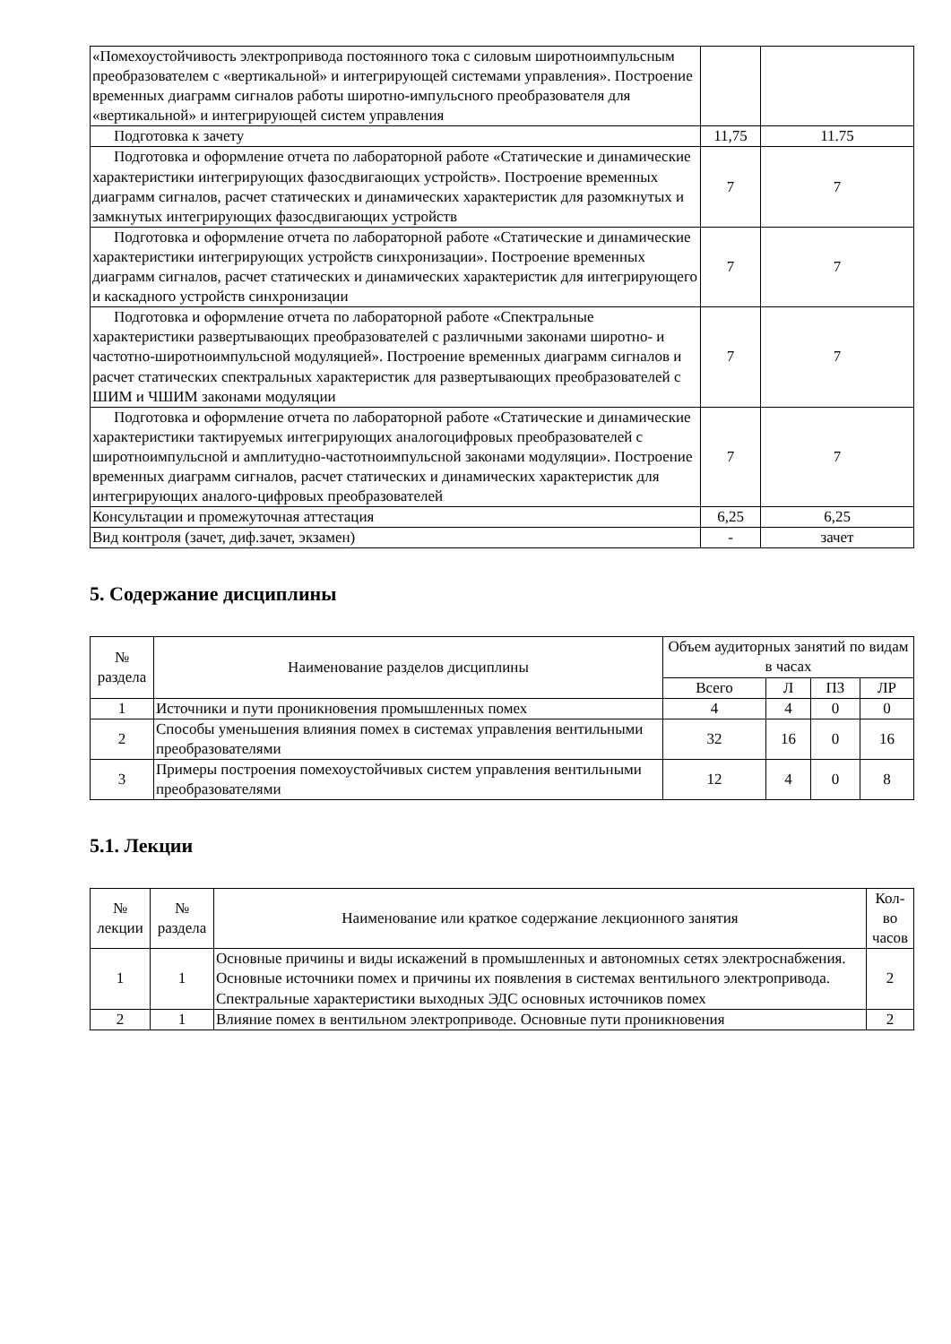| «Помехоустойчивость электропривода постоянного тока с силовым широтноимпульсным преобразователем с «вертикальной» и интегрирующей системами управления». Построение временных диаграмм сигналов работы широтно-импульсного преобразователя для «вертикальной» и интегрирующей систем управления | | |
| Подготовка к зачету | 11,75 | 11.75 |
| Подготовка и оформление отчета по лабораторной работе «Статические и динамические характеристики интегрирующих фазосдвигающих устройств». Построение временных диаграмм сигналов, расчет статических и динамических характеристик для разомкнутых и замкнутых интегрирующих фазосдвигающих устройств | 7 | 7 |
| Подготовка и оформление отчета по лабораторной работе «Статические и динамические характеристики интегрирующих устройств синхронизации». Построение временных диаграмм сигналов, расчет статических и динамических характеристик для интегрирующего и каскадного устройств синхронизации | 7 | 7 |
| Подготовка и оформление отчета по лабораторной работе «Спектральные характеристики развертывающих преобразователей с различными законами широтно- и частотно-широтноимпульсной модуляцией». Построение временных диаграмм сигналов и расчет статических спектральных характеристик для развертывающих преобразователей с ШИМ и ЧШИМ законами модуляции | 7 | 7 |
| Подготовка и оформление отчета по лабораторной работе «Статические и динамические характеристики тактируемых интегрирующих аналогоцифровых преобразователей с широтноимпульсной и амплитудно-частотноимпульсной законами модуляции». Построение временных диаграмм сигналов, расчет статических и динамических характеристик для интегрирующих аналого-цифровых преобразователей | 7 | 7 |
| Консультации и промежуточная аттестация | 6,25 | 6,25 |
| Вид контроля (зачет, диф.зачет, экзамен) | - | зачет |
5. Содержание дисциплины
| № раздела | Наименование разделов дисциплины | Объем аудиторных занятий по видам в часах | | | |
| --- | --- | --- | --- | --- | --- |
| | | Всего | Л | ПЗ | ЛР |
| 1 | Источники и пути проникновения промышленных помех | 4 | 4 | 0 | 0 |
| 2 | Способы уменьшения влияния помех в системах управления вентильными преобразователями | 32 | 16 | 0 | 16 |
| 3 | Примеры построения помехоустойчивых систем управления вентильными преобразователями | 12 | 4 | 0 | 8 |
5.1. Лекции
| № лекции | № раздела | Наименование или краткое содержание лекционного занятия | Кол-во часов |
| --- | --- | --- | --- |
| 1 | 1 | Основные причины и виды искажений в промышленных и автономных сетях электроснабжения. Основные источники помех и причины их появления в системах вентильного электропривода. Спектральные характеристики выходных ЭДС основных источников помех | 2 |
| 2 | 1 | Влияние помех в вентильном электроприводе. Основные пути проникновения | 2 |